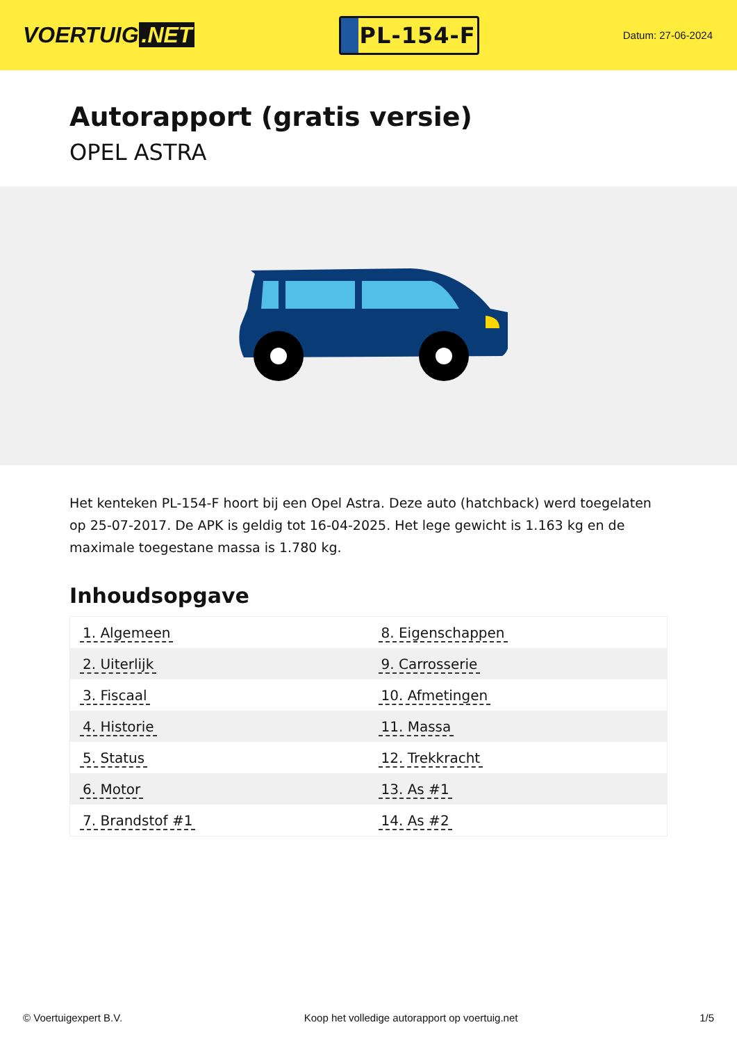VOERTUIG.NET
PL-154-F
Datum: 27-06-2024
Autorapport (gratis versie)
OPEL ASTRA
Het kenteken PL-154-F hoort bij een Opel Astra. Deze auto (hatchback) werd toegelaten op 25-07-2017. De APK is geldig tot 16-04-2025. Het lege gewicht is 1.163 kg en de maximale toegestane massa is 1.780 kg.
Inhoudsopgave
| 1. Algemeen | 8. Eigenschappen |
| 2. Uiterlijk | 9. Carrosserie |
| 3. Fiscaal | 10. Afmetingen |
| 4. Historie | 11. Massa |
| 5. Status | 12. Trekkracht |
| 6. Motor | 13. As #1 |
| 7. Brandstof #1 | 14. As #2 |
© Voertuigexpert B.V. Koop het volledige autorapport op voertuig.net 1/5